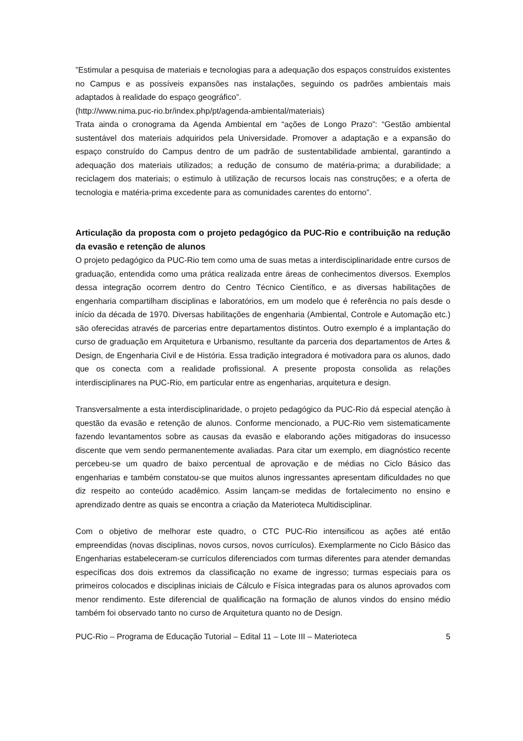”Estimular a pesquisa de materiais e tecnologias para a adequação dos espaços construídos existentes no Campus e as possíveis expansões nas instalações, seguindo os padrões ambientais mais adaptados à realidade do espaço geográfico”.
(http://www.nima.puc-rio.br/index.php/pt/agenda-ambiental/materiais)
Trata ainda o cronograma da Agenda Ambiental em “ações de Longo Prazo”: “Gestão ambiental sustentável dos materiais adquiridos pela Universidade. Promover a adaptação e a expansão do espaço construído do Campus dentro de um padrão de sustentabilidade ambiental, garantindo a adequação dos materiais utilizados; a redução de consumo de matéria-prima; a durabilidade; a reciclagem dos materiais; o estimulo à utilização de recursos locais nas construções; e a oferta de tecnologia e matéria-prima excedente para as comunidades carentes do entorno”.
Articulação da proposta com o projeto pedagógico da PUC-Rio e contribuição na redução da evasão e retenção de alunos
O projeto pedagógico da PUC-Rio tem como uma de suas metas a interdisciplinaridade entre cursos de graduação, entendida como uma prática realizada entre áreas de conhecimentos diversos. Exemplos dessa integração ocorrem dentro do Centro Técnico Científico, e as diversas habilitações de engenharia compartilham disciplinas e laboratórios, em um modelo que é referência no país desde o início da década de 1970. Diversas habilitações de engenharia (Ambiental, Controle e Automação etc.) são oferecidas através de parcerias entre departamentos distintos. Outro exemplo é a implantação do curso de graduação em Arquitetura e Urbanismo, resultante da parceria dos departamentos de Artes & Design, de Engenharia Civil e de História. Essa tradição integradora é motivadora para os alunos, dado que os conecta com a realidade profissional. A presente proposta consolida as relações interdisciplinares na PUC-Rio, em particular entre as engenharias, arquitetura e design.
Transversalmente a esta interdisciplinaridade, o projeto pedagógico da PUC-Rio dá especial atenção à questão da evasão e retenção de alunos. Conforme mencionado, a PUC-Rio vem sistematicamente fazendo levantamentos sobre as causas da evasão e elaborando ações mitigadoras do insucesso discente que vem sendo permanentemente avaliadas. Para citar um exemplo, em diagnóstico recente percebeu-se um quadro de baixo percentual de aprovação e de médias no Ciclo Básico das engenharias e também constatou-se que muitos alunos ingressantes apresentam dificuldades no que diz respeito ao conteúdo acadêmico. Assim lançam-se medidas de fortalecimento no ensino e aprendizado dentre as quais se encontra a criação da Materioteca Multidisciplinar.
Com o objetivo de melhorar este quadro, o CTC PUC-Rio intensificou as ações até então empreendidas (novas disciplinas, novos cursos, novos currículos). Exemplarmente no Ciclo Básico das Engenharias estabeleceram-se currículos diferenciados com turmas diferentes para atender demandas específicas dos dois extremos da classificação no exame de ingresso; turmas especiais para os primeiros colocados e disciplinas iniciais de Cálculo e Física integradas para os alunos aprovados com menor rendimento. Este diferencial de qualificação na formação de alunos vindos do ensino médio também foi observado tanto no curso de Arquitetura quanto no de Design.
PUC-Rio – Programa de Educação Tutorial – Edital 11 – Lote III – Materioteca 5